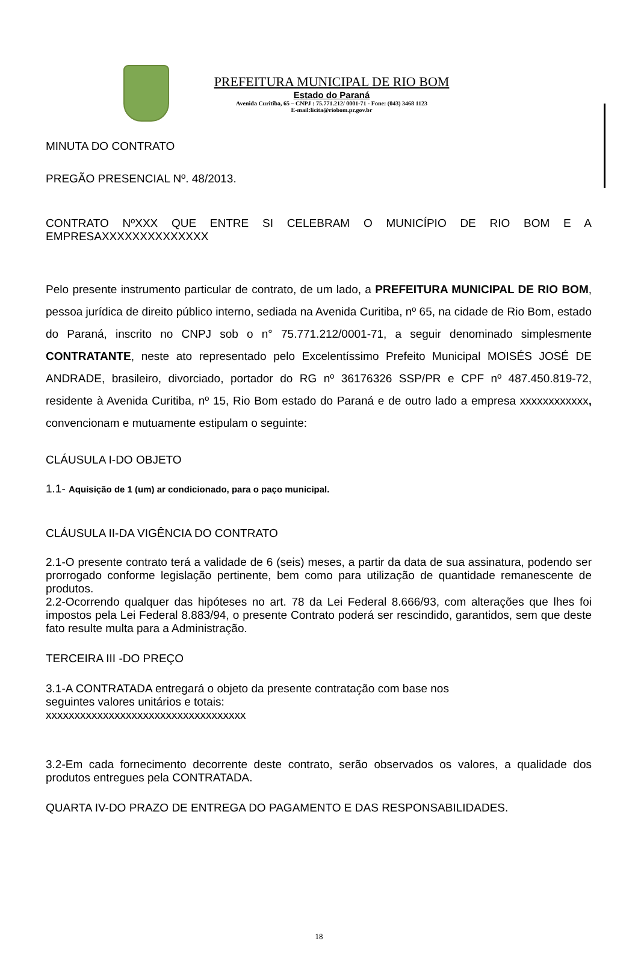PREFEITURA MUNICIPAL DE RIO BOM
Estado do Paraná
Avenida Curitiba, 65 – CNPJ : 75.771.212/ 0001-71 - Fone: (043) 3468 1123
E-mail:licita@riobom.pr.gov.br
MINUTA DO CONTRATO
PREGÃO PRESENCIAL Nº. 48/2013.
CONTRATO NºXXX QUE ENTRE SI CELEBRAM O MUNICÍPIO DE RIO BOM E A EMPRESAXXXXXXXXXXXXXX
Pelo presente instrumento particular de contrato, de um lado, a PREFEITURA MUNICIPAL DE RIO BOM, pessoa jurídica de direito público interno, sediada na Avenida Curitiba, nº 65, na cidade de Rio Bom, estado do Paraná, inscrito no CNPJ sob o n° 75.771.212/0001-71, a seguir denominado simplesmente CONTRATANTE, neste ato representado pelo Excelentíssimo Prefeito Municipal MOISÉS JOSÉ DE ANDRADE, brasileiro, divorciado, portador do RG nº 36176326 SSP/PR e CPF nº 487.450.819-72, residente à Avenida Curitiba, nº 15, Rio Bom estado do Paraná e de outro lado a empresa xxxxxxxxxxxx, convencionam e mutuamente estipulam o seguinte:
CLÁUSULA I-DO OBJETO
1.1- Aquisição de 1 (um) ar condicionado, para o paço municipal.
CLÁUSULA II-DA VIGÊNCIA DO CONTRATO
2.1-O presente contrato terá a validade de 6 (seis) meses, a partir da data de sua assinatura, podendo ser prorrogado conforme legislação pertinente, bem como para utilização de quantidade remanescente de produtos.
2.2-Ocorrendo qualquer das hipóteses no art. 78 da Lei Federal 8.666/93, com alterações que lhes foi impostos pela Lei Federal 8.883/94, o presente Contrato poderá ser rescindido, garantidos, sem que deste fato resulte multa para a Administração.
TERCEIRA III -DO PREÇO
3.1-A CONTRATADA entregará o objeto da presente contratação com base nos
seguintes valores unitários e totais:
xxxxxxxxxxxxxxxxxxxxxxxxxxxxxxxxxxx
3.2-Em cada fornecimento decorrente deste contrato, serão observados os valores, a qualidade dos produtos entregues pela CONTRATADA.
QUARTA IV-DO PRAZO DE ENTREGA DO PAGAMENTO E DAS RESPONSABILIDADES.
18